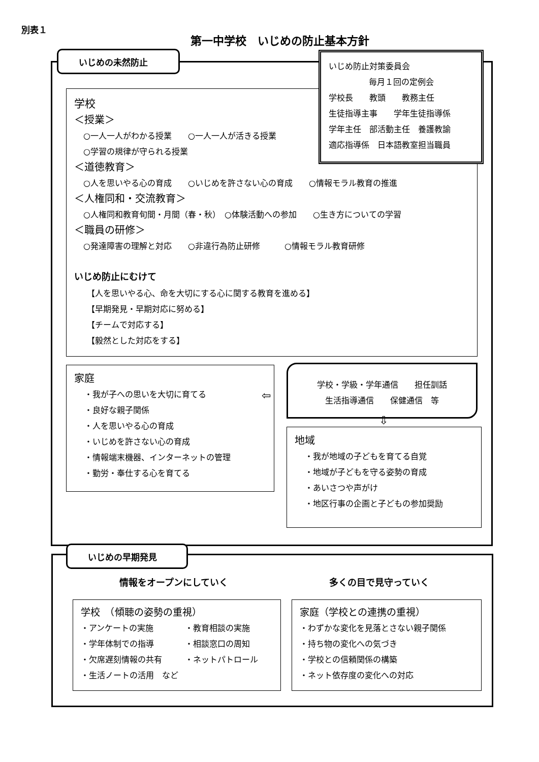別表１
第一中学校　いじめの防止基本方針
いじめの未然防止
学校
＜授業＞
○一人一人がわかる授業　　○一人一人が活きる授業
○学習の規律が守られる授業
＜道徳教育＞
○人を思いやる心の育成　　○いじめを許さない心の育成　　○情報モラル教育の推進
＜人権同和・交流教育＞
○人権同和教育旬間・月間（春・秋）　○体験活動への参加　　○生き方についての学習
＜職員の研修＞
○発達障害の理解と対応　　○非違行為防止研修　　　○情報モラル教育研修
いじめ防止にむけて
【人を思いやる心、命を大切にする心に関する教育を進める】
【早期発見・早期対応に努める】
【チームで対応する】
【毅然とした対応をする】
いじめ防止対策委員会
毎月１回の定例会
学校長　　教頭　　教務主任
生徒指導主事　　学年生徒指導係
学年主任　部活動主任　養護教諭
適応指導係　日本語教室担当職員
家庭
・我が子への思いを大切に育てる
・良好な親子関係
・人を思いやる心の育成
・いじめを許さない心の育成
・情報端末機器、インターネットの管理
・勤労・奉仕する心を育てる
学校・学級・学年通信　　担任訓話
生活指導通信　　保健通信　等
⇦
⇩
地域
・我が地域の子どもを育てる自覚
・地域が子どもを守る姿勢の育成
・あいさつや声がけ
・地区行事の企画と子どもの参加奨励
いじめの早期発見
情報をオープンにしていく 多くの目で見守っていく
学校　（傾聴の姿勢の重視）
・アンケートの実施 ・教育相談の実施 ・学年体制での指導 ・相談窓口の周知 ・欠席遅刻情報の共有 ・ネットパトロール ・生活ノートの活用　など
家庭（学校との連携の重視）
・わずかな変化を見落とさない親子関係
・持ち物の変化への気づき
・学校との信頼関係の構築
・ネット依存度の変化への対応